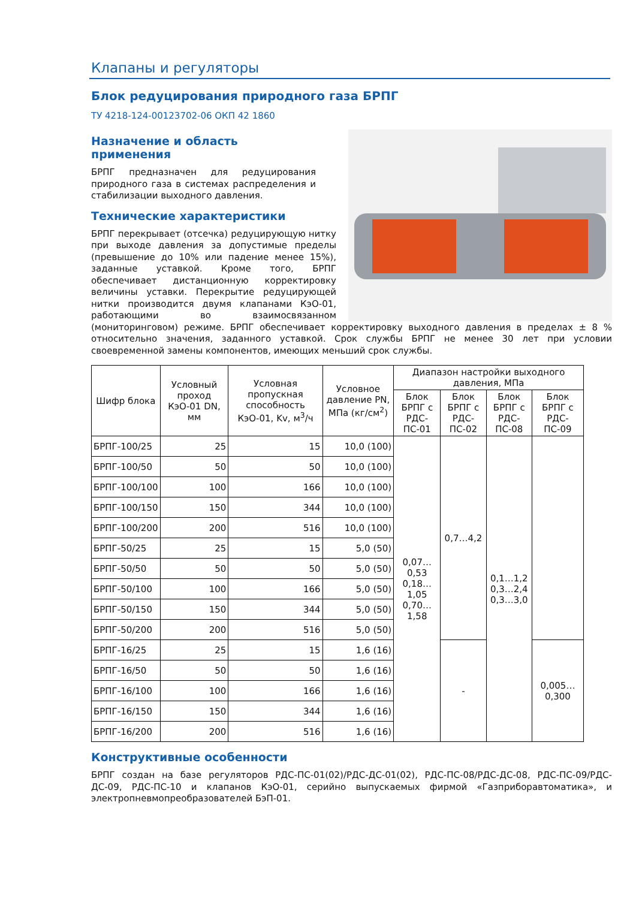Клапаны и регуляторы
Блок редуцирования природного газа БРПГ
ТУ 4218-124-00123702-06 ОКП 42 1860
Назначение и область
применения
БРПГ предназначен для редуцирования природного газа в системах распределения и стабилизации выходного давления.
Технические характеристики
БРПГ перекрывает (отсечка) редуцирующую нитку при выходе давления за допустимые пределы (превышение до 10% или падение менее 15%), заданные уставкой. Кроме того, БРПГ обеспечивает дистанционную корректировку величины уставки. Перекрытие редуцирующей нитки производится двумя клапанами КэО-01, работающими во взаимосвязанном (мониторинговом) режиме. БРПГ обеспечивает корректировку выходного давления в пределах ± 8 % относительно значения, заданного уставкой. Срок службы БРПГ не менее 30 лет при условии своевременной замены компонентов, имеющих меньший срок службы.
| Шифр блока | Условный проход КэО-01 DN, мм | Условная пропускная способность КэО-01, Kv, м<sup>3</sup>/ч | Условное давление PN, МПа (кг/см<sup>2</sup>) | Диапазон настройки выходного давления, МПа | | | |
| --- | --- | --- | --- | --- | --- | --- | --- |
| | | | | Блок БРПГ с РДС-ПС-01 | Блок БРПГ с РДС-ПС-02 | Блок БРПГ с РДС-ПС-08 | Блок БРПГ с РДС-ПС-09 |
| БРПГ-100/25 | 25 | 15 | 10,0 (100) | 0,07…0,53 0,18…1,05 0,70…1,58 | 0,7…4,2 | 0,1…1,2 0,3…2,4 0,3…3,0 | |
| БРПГ-100/50 | 50 | 50 | 10,0 (100) | | | | |
| БРПГ-100/100 | 100 | 166 | 10,0 (100) | | | | |
| БРПГ-100/150 | 150 | 344 | 10,0 (100) | | | | |
| БРПГ-100/200 | 200 | 516 | 10,0 (100) | | | | |
| БРПГ-50/25 | 25 | 15 | 5,0 (50) | | | | |
| БРПГ-50/50 | 50 | 50 | 5,0 (50) | | | | |
| БРПГ-50/100 | 100 | 166 | 5,0 (50) | | | | |
| БРПГ-50/150 | 150 | 344 | 5,0 (50) | | | | |
| БРПГ-50/200 | 200 | 516 | 5,0 (50) | | | | |
| БРПГ-16/25 | 25 | 15 | 1,6 (16) | | - | | 0,005…0,300 |
| БРПГ-16/50 | 50 | 50 | 1,6 (16) | | | | |
| БРПГ-16/100 | 100 | 166 | 1,6 (16) | | | | |
| БРПГ-16/150 | 150 | 344 | 1,6 (16) | | | | |
| БРПГ-16/200 | 200 | 516 | 1,6 (16) | | | | |
Конструктивные особенности
БРПГ создан на базе регуляторов РДС-ПС-01(02)/РДС-ДС-01(02), РДС-ПС-08/РДС-ДС-08, РДС-ПС-09/РДС-ДС-09, РДС-ПС-10 и клапанов КэО-01, серийно выпускаемых фирмой «Газприборавтоматика», и электропневмопреобразователей БэП-01.